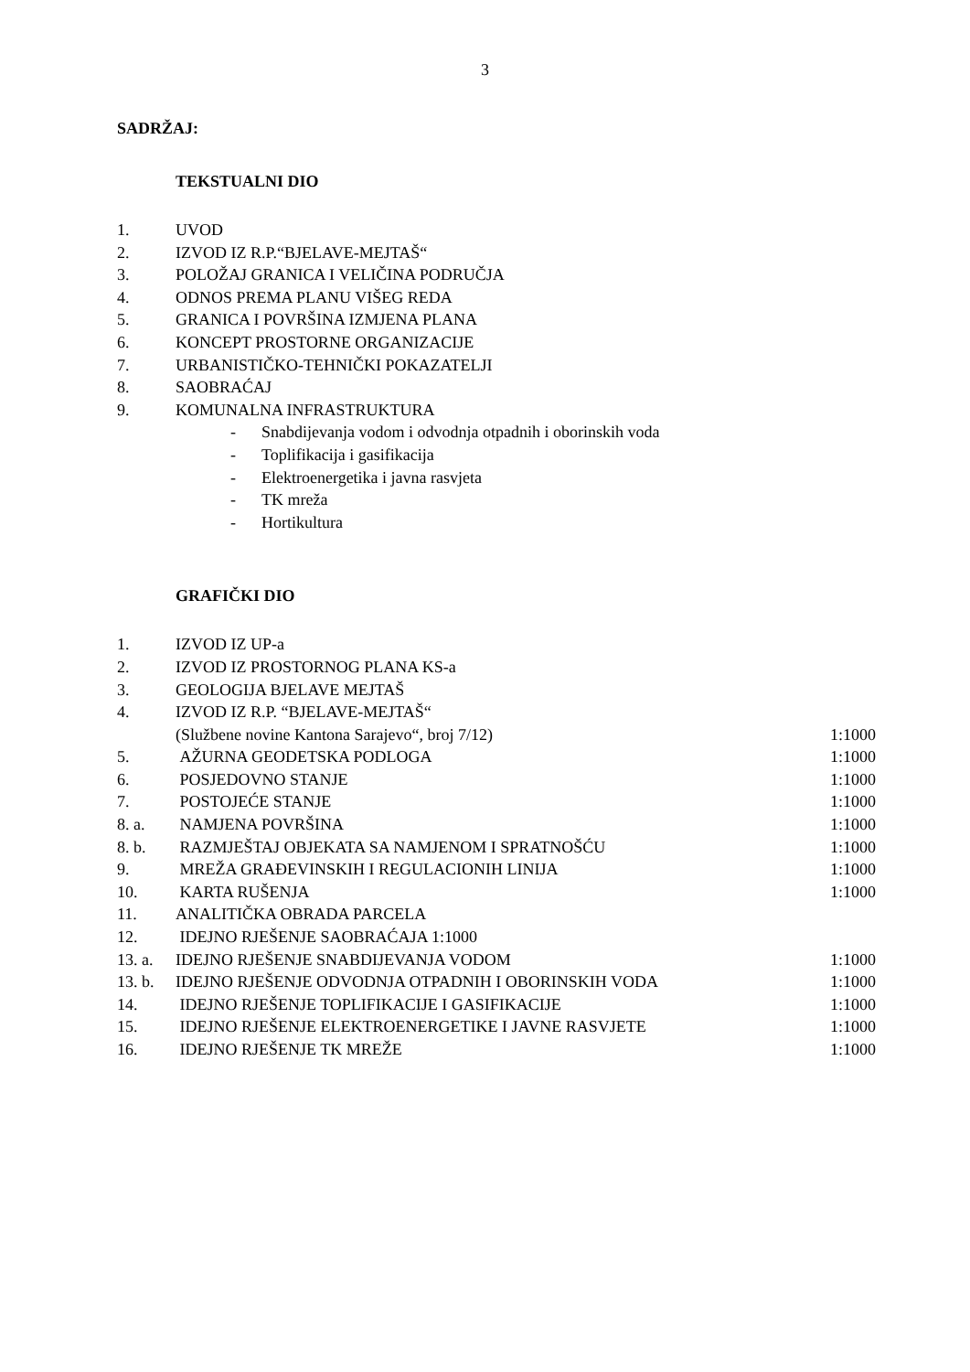3
SADRŽAJ:
TEKSTUALNI DIO
1. UVOD
2. IZVOD IZ R.P.“BJELAVE-MEJTAŠ“
3. POLOŽAJ GRANICA I VELIČINA PODRUČJA
4. ODNOS PREMA PLANU VIŠEG REDA
5. GRANICA I POVRŠINA IZMJENA PLANA
6. KONCEPT PROSTORNE ORGANIZACIJE
7. URBANISTIČKO-TEHNIČKI POKAZATELJI
8. SAOBRAĆAJ
9. KOMUNALNA INFRASTRUKTURA
- Snabdijevanja vodom i odvodnja otpadnih i oborinskih voda
- Toplifikacija i gasifikacija
- Elektroenergetika i javna rasvjeta
- TK mreža
- Hortikultura
GRAFIČKI DIO
1. IZVOD IZ UP-a
2. IZVOD IZ PROSTORNOG PLANA KS-a
3. GEOLOGIJA BJELAVE MEJTAŠ
4. IZVOD IZ R.P. “BJELAVE-MEJTAŠ“
(Službene novine Kantona Sarajevo“, broj 7/12) 1:1000
5. AŽURNA GEODETSKA PODLOGA 1:1000
6. POSJEDOVNO STANJE 1:1000
7. POSTOJEĆE STANJE 1:1000
8. a. NAMJENA POVRŠINA 1:1000
8. b. RAZMJEŠTAJ OBJEKATA SA NAMJENOM I SPRATNOŠĆU 1:1000
9. MREŽA GRAĐEVINSKIH I REGULACIONIH LINIJA 1:1000
10. KARTA RUŠENJA 1:1000
11. ANALITIČKA OBRADA PARCELA
12. IDEJNO RJEŠENJE SAOBRAĆAJA 1:1000
13. a. IDEJNO RJEŠENJE SNABDIJEVANJA VODOM 1:1000
13. b. IDEJNO RJEŠENJE ODVODNJA OTPADNIH I OBORINSKIH VODA 1:1000
14. IDEJNO RJEŠENJE TOPLIFIKACIJE I GASIFIKACIJE 1:1000
15. IDEJNO RJEŠENJE ELEKTROENERGETIKE I JAVNE RASVJETE 1:1000
16. IDEJNO RJEŠENJE TK MREŽE 1:1000